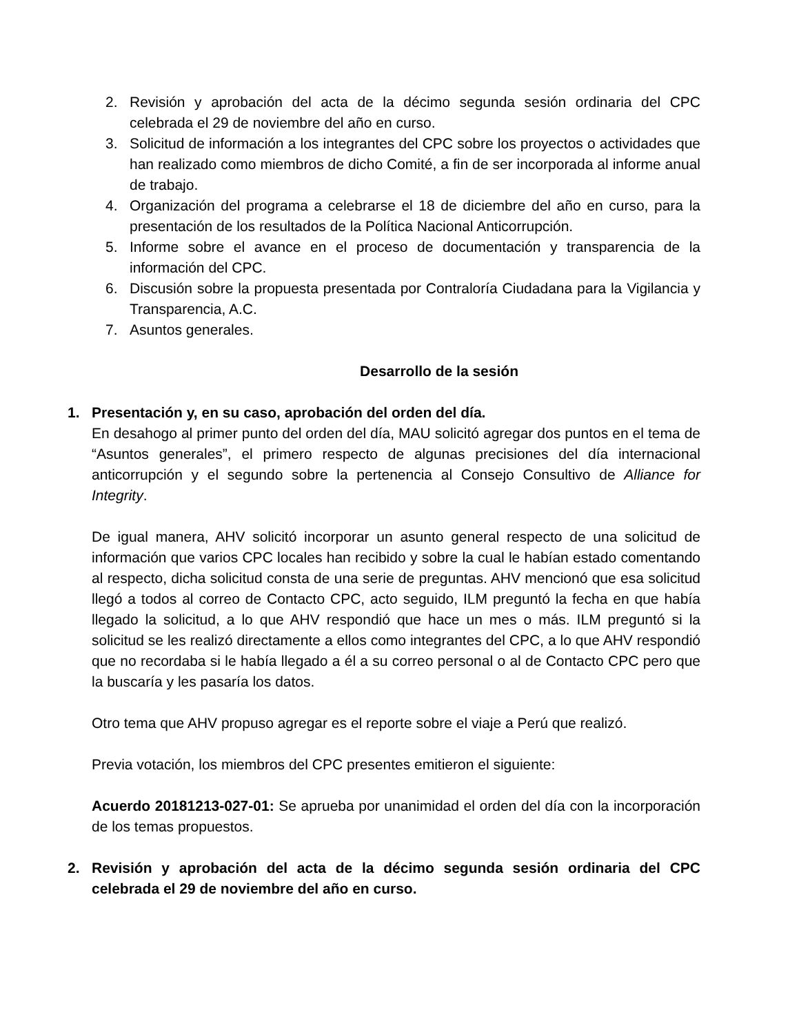2. Revisión y aprobación del acta de la décimo segunda sesión ordinaria del CPC celebrada el 29 de noviembre del año en curso.
3. Solicitud de información a los integrantes del CPC sobre los proyectos o actividades que han realizado como miembros de dicho Comité, a fin de ser incorporada al informe anual de trabajo.
4. Organización del programa a celebrarse el 18 de diciembre del año en curso, para la presentación de los resultados de la Política Nacional Anticorrupción.
5. Informe sobre el avance en el proceso de documentación y transparencia de la información del CPC.
6. Discusión sobre la propuesta presentada por Contraloría Ciudadana para la Vigilancia y Transparencia, A.C.
7. Asuntos generales.
Desarrollo de la sesión
1. Presentación y, en su caso, aprobación del orden del día.
En desahogo al primer punto del orden del día, MAU solicitó agregar dos puntos en el tema de “Asuntos generales”, el primero respecto de algunas precisiones del día internacional anticorrupción y el segundo sobre la pertenencia al Consejo Consultivo de Alliance for Integrity.
De igual manera, AHV solicitó incorporar un asunto general respecto de una solicitud de información que varios CPC locales han recibido y sobre la cual le habían estado comentando al respecto, dicha solicitud consta de una serie de preguntas. AHV mencionó que esa solicitud llegó a todos al correo de Contacto CPC, acto seguido, ILM preguntó la fecha en que había llegado la solicitud, a lo que AHV respondió que hace un mes o más. ILM preguntó si la solicitud se les realizó directamente a ellos como integrantes del CPC, a lo que AHV respondió que no recordaba si le había llegado a él a su correo personal o al de Contacto CPC pero que la buscaría y les pasaría los datos.
Otro tema que AHV propuso agregar es el reporte sobre el viaje a Perú que realizó.
Previa votación, los miembros del CPC presentes emitieron el siguiente:
Acuerdo 20181213-027-01: Se aprueba por unanimidad el orden del día con la incorporación de los temas propuestos.
2. Revisión y aprobación del acta de la décimo segunda sesión ordinaria del CPC celebrada el 29 de noviembre del año en curso.